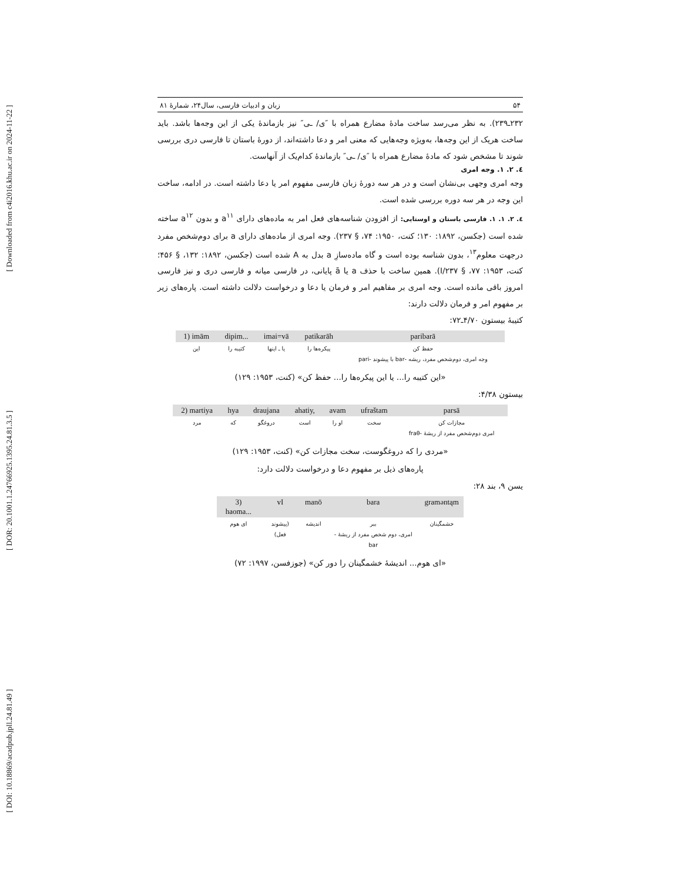[ DOI: 10.18869/acadpub.jpll.24.81.49 ] [ DOR: 20.1001.1.24766925.1395.24.81.3.5 ] [ Downloaded from c4i2016.khu.ac.ir on 2024-11-22 ]
۵۴ زبان و ادبیات فارسی، سال۲۴، شمارۀ ۸۱
۲۳۲ـ۲۳۹). به نظر می‌رسد ساخت مادۀ مضارع همراه با ″ی/ ـی″ نیز بازماندۀ یکی از این وجه‌ها باشد. باید ساخت هریک از این وجه‌ها، به‌ویژه وجه‌هایی که معنی امر و دعا داشته‌اند، از دورۀ باستان تا فارسی دری بررسی شوند تا مشخص شود که مادۀ مضارع همراه با ″ی/ ـی″ بازماندۀ کدام‌یک از آنهاست.
٤. ۲. ۱. وجه امری
وجه امری وجهی بی‌نشان است و در هر سه دورۀ زبان فارسی مفهوم امر یا دعا داشته است. در ادامه، ساخت این وجه در هر سه دوره بررسی شده است.
٤. ۲. ۱. ۱. فارسی باستان و اوستایی: از افزودن شناسه‌های فعل امر به ماده‌های دارای a<sup>۱۱</sup> و بدون a<sup>۱۲</sup> ساخته شده است (جکسن، ۱۸۹۲: ۱۳۰؛ کنت، ۱۹۵۰: ۷۴، § ۲۳۷). وجه امری از ماده‌های دارای a برای دوم‌شخص مفرد درجهت معلوم<sup>۱۳</sup>، بدون شناسه بوده است و گاه ماده‌سازِ a بدل به A شده است (جکسن، ۱۸۹۲: ۱۳۲، § ۴۵۶؛ کنت، ۱۹۵۳: ۷۷، § I/۲۳۷). همین ساخت با حذف a یا ā پایانی، در فارسی میانه و فارسی دری و نیز فارسی امروز باقی مانده است. وجه امری بر مفاهیم امر و فرمان یا دعا و درخواست دلالت داشته است. پاره‌های زیر بر مفهوم امر و فرمان دلالت دارند:
کتیبۀ بیستون ۴/۷۰ـ۷۲:
| 1) imām | dipim... | imai=vā | patikarāh | paribarā |
| این | کتیبه را | یا ـ اینها | پیکره‌ها را | حفظ کن وجه امری، دوم‌شخص مفرد، ریشه -bar با پیشوند -pari |
«این کتیبه را... یا این پیکره‌ها را... حفظ کن» (کنت، ۱۹۵۳: ۱۲۹)
بیستون ۴/۳۸:
| 2) martiya | hya | draujana | ahatiy, | avam | ufraštam | parsā |
| مرد | که | دروغگو | است | او را | سخت | مجازات کن امری دوم‌شخص مفرد از ریشۀ -fraθ |
«مردی را که دروغگوست، سخت مجازات کن» (کنت، ۱۹۵۳: ۱۲۹)
پاره‌های ذیل بر مفهوم دعا و درخواست دلالت دارد:
یسن ۹، بند ۲۸:
| 3) haoma... | vI | manō | bara | graməntąm |
| ای هوم | (پیشوند فعل) | اندیشه | ببر امری، دوم شخص مفرد از ریشۀ -bar | خشمگینان |
«ای هوم... اندیشۀ خشمگینان را دور کن» (جوزفسن، ۱۹۹۷: ۷۲)